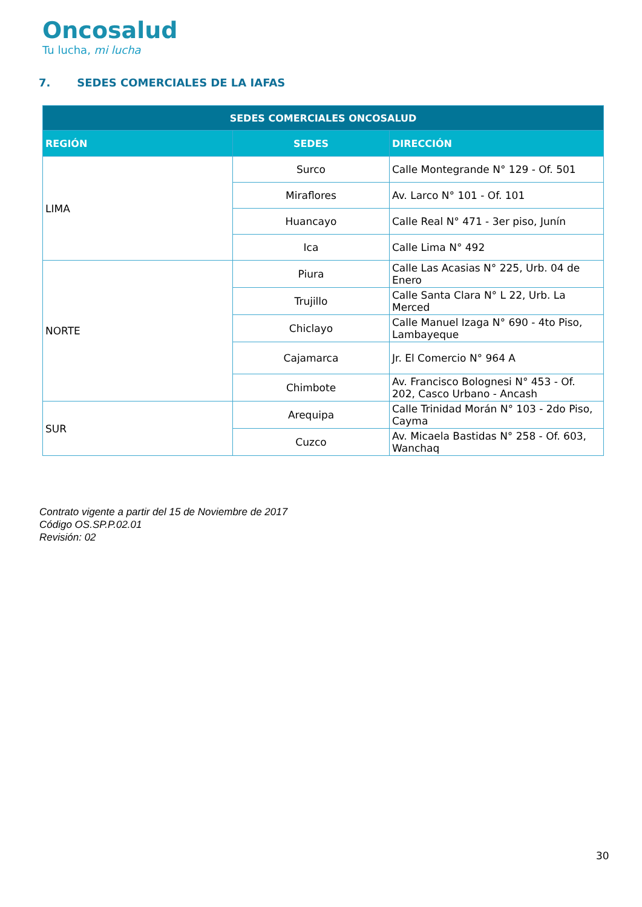Oncosalud
Tu lucha, mi lucha
7. SEDES COMERCIALES DE LA IAFAS
| SEDES COMERCIALES ONCOSALUD | | |
| --- | --- | --- |
| REGIÓN | SEDES | DIRECCIÓN |
| LIMA | Surco | Calle Montegrande N° 129 - Of. 501 |
| | Miraflores | Av. Larco N° 101 - Of. 101 |
| | Huancayo | Calle Real N° 471 - 3er piso, Junín |
| | Ica | Calle Lima N° 492 |
| NORTE | Piura | Calle Las Acasias N° 225, Urb. 04 de Enero |
| | Trujillo | Calle Santa Clara N° L 22, Urb. La Merced |
| | Chiclayo | Calle Manuel Izaga N° 690 - 4to Piso, Lambayeque |
| | Cajamarca | Jr. El Comercio N° 964 A |
| | Chimbote | Av. Francisco Bolognesi N° 453 - Of. 202, Casco Urbano - Ancash |
| SUR | Arequipa | Calle Trinidad Morán N° 103 - 2do Piso, Cayma |
| | Cuzco | Av. Micaela Bastidas N° 258 - Of. 603, Wanchaq |
Contrato vigente a partir del 15 de Noviembre de 2017
Código OS.SP.P.02.01
Revisión: 02
30